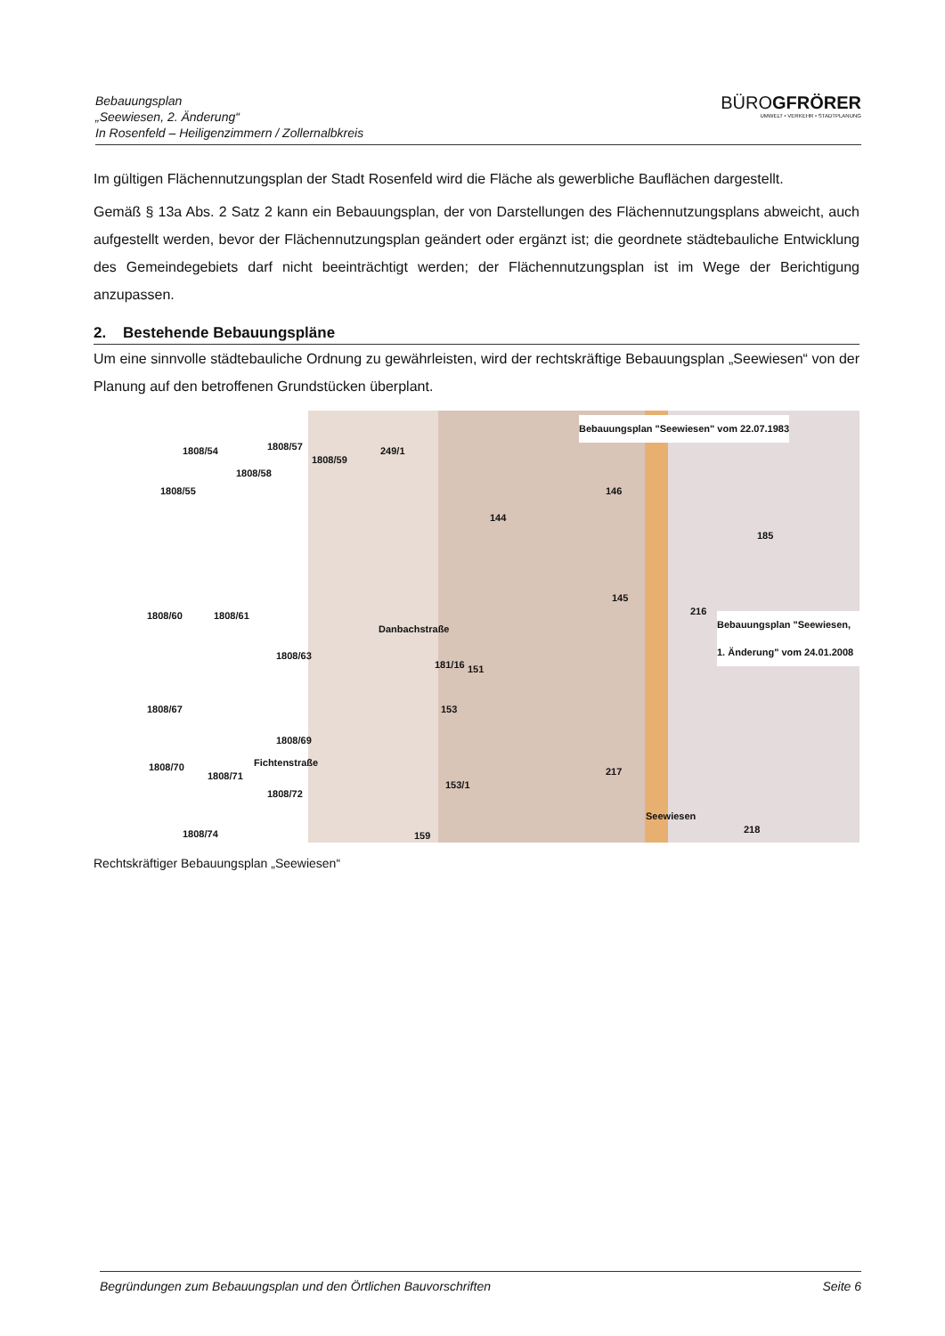Bebauungsplan
„Seewiesen, 2. Änderung“
In Rosenfeld – Heiligenzimmern / Zollernalbkreis
BÜROGFRÖRER
UMWELT • VERKEHR • STADTPLANUNG
Im gültigen Flächennutzungsplan der Stadt Rosenfeld wird die Fläche als gewerbliche Bauflächen dargestellt.
Gemäß § 13a Abs. 2 Satz 2 kann ein Bebauungsplan, der von Darstellungen des Flächennutzungsplans abweicht, auch aufgestellt werden, bevor der Flächennutzungsplan geändert oder ergänzt ist; die geordnete städtebauliche Entwicklung des Gemeindegebiets darf nicht beeinträchtigt werden; der Flächennutzungsplan ist im Wege der Berichtigung anzupassen.
2. Bestehende Bebauungspläne
Um eine sinnvolle städtebauliche Ordnung zu gewährleisten, wird der rechtskräftige Bebauungsplan „Seewiesen“ von der Planung auf den betroffenen Grundstücken überplant.
1808/54 1808/57
1808/59
249/1
Bebauungsplan "Seewiesen" vom 22.07.1983
146
1808/58
1808/55
144
145
1808/60 1808/61
1808/63
181/16 151
Bebauungsplan "Seewiesen, 1. Änderung" vom 24.01.2008
1808/67 153
1808/69
217 1808/70
1808/71
1808/72
153/1
1808/74 159
218
Danbachstraße
Fichtenstraße
Seewiesen
216
185
Rechtskräftiger Bebauungsplan „Seewiesen“
Begründungen zum Bebauungsplan und den Örtlichen Bauvorschriften Seite 6